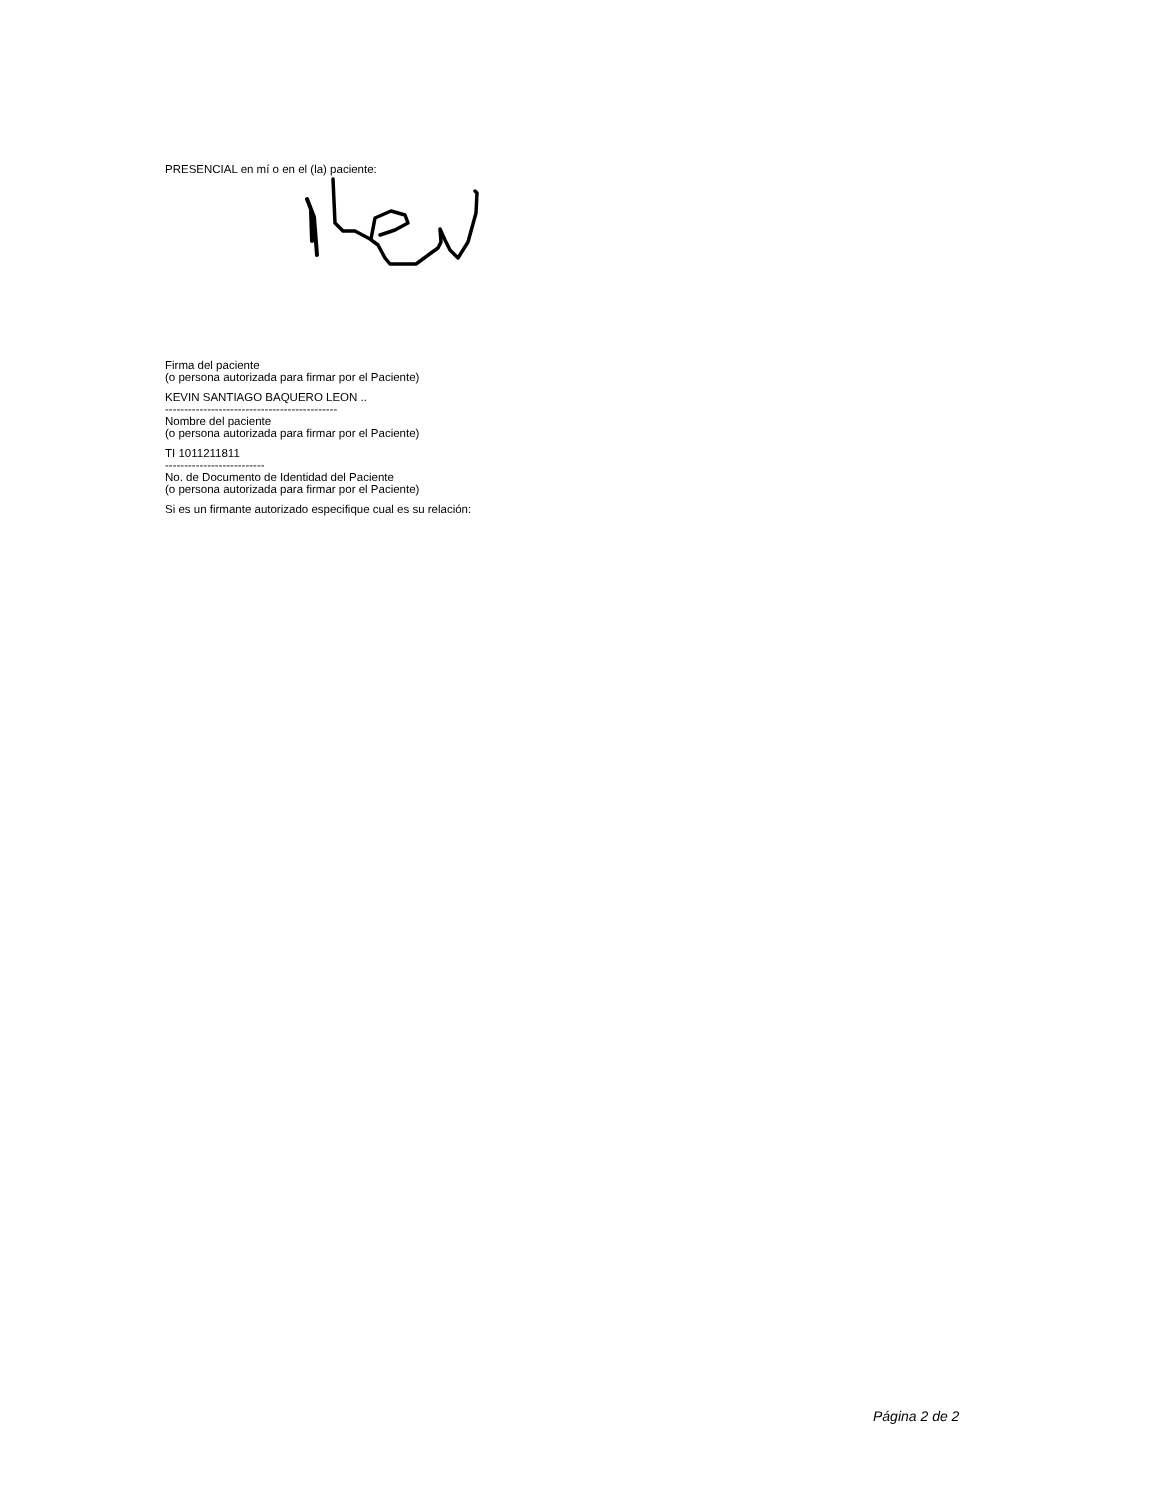PRESENCIAL en mí o en el (la) paciente:
Firma del paciente
(o persona autorizada para firmar por el Paciente)
KEVIN SANTIAGO BAQUERO LEON ..
---------------------------------------------
Nombre del paciente
(o persona autorizada para firmar por el Paciente)
TI 1011211811
--------------------------
No. de Documento de Identidad del Paciente
(o persona autorizada para firmar por el Paciente)
Si es un firmante autorizado especifique cual es su relación:
Página 2 de 2